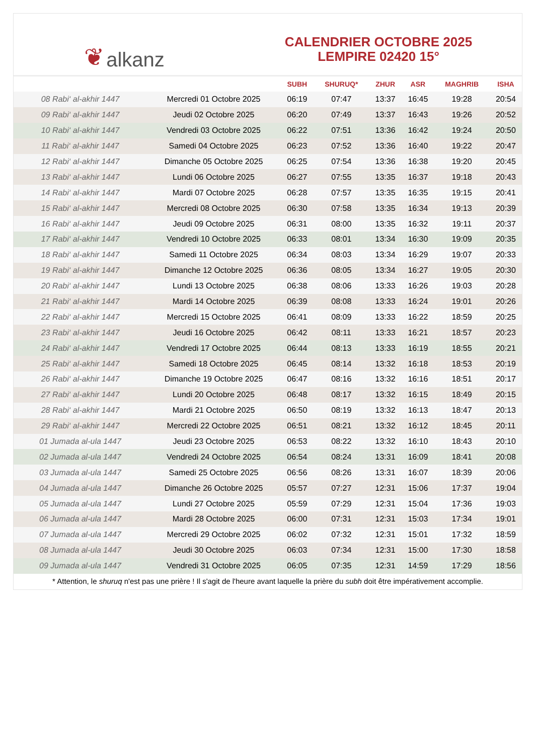❦ alkanz
CALENDRIER OCTOBRE 2025
LEMPIRE 02420 15°
| | | SUBH | SHURUQ* | ZHUR | ASR | MAGHRIB | ISHA |
| --- | --- | --- | --- | --- | --- | --- | --- |
| 08 Rabi‘ al-akhir 1447 | Mercredi 01 Octobre 2025 | 06:19 | 07:47 | 13:37 | 16:45 | 19:28 | 20:54 |
| 09 Rabi‘ al-akhir 1447 | Jeudi 02 Octobre 2025 | 06:20 | 07:49 | 13:37 | 16:43 | 19:26 | 20:52 |
| 10 Rabi‘ al-akhir 1447 | Vendredi 03 Octobre 2025 | 06:22 | 07:51 | 13:36 | 16:42 | 19:24 | 20:50 |
| 11 Rabi‘ al-akhir 1447 | Samedi 04 Octobre 2025 | 06:23 | 07:52 | 13:36 | 16:40 | 19:22 | 20:47 |
| 12 Rabi‘ al-akhir 1447 | Dimanche 05 Octobre 2025 | 06:25 | 07:54 | 13:36 | 16:38 | 19:20 | 20:45 |
| 13 Rabi‘ al-akhir 1447 | Lundi 06 Octobre 2025 | 06:27 | 07:55 | 13:35 | 16:37 | 19:18 | 20:43 |
| 14 Rabi‘ al-akhir 1447 | Mardi 07 Octobre 2025 | 06:28 | 07:57 | 13:35 | 16:35 | 19:15 | 20:41 |
| 15 Rabi‘ al-akhir 1447 | Mercredi 08 Octobre 2025 | 06:30 | 07:58 | 13:35 | 16:34 | 19:13 | 20:39 |
| 16 Rabi‘ al-akhir 1447 | Jeudi 09 Octobre 2025 | 06:31 | 08:00 | 13:35 | 16:32 | 19:11 | 20:37 |
| 17 Rabi‘ al-akhir 1447 | Vendredi 10 Octobre 2025 | 06:33 | 08:01 | 13:34 | 16:30 | 19:09 | 20:35 |
| 18 Rabi‘ al-akhir 1447 | Samedi 11 Octobre 2025 | 06:34 | 08:03 | 13:34 | 16:29 | 19:07 | 20:33 |
| 19 Rabi‘ al-akhir 1447 | Dimanche 12 Octobre 2025 | 06:36 | 08:05 | 13:34 | 16:27 | 19:05 | 20:30 |
| 20 Rabi‘ al-akhir 1447 | Lundi 13 Octobre 2025 | 06:38 | 08:06 | 13:33 | 16:26 | 19:03 | 20:28 |
| 21 Rabi‘ al-akhir 1447 | Mardi 14 Octobre 2025 | 06:39 | 08:08 | 13:33 | 16:24 | 19:01 | 20:26 |
| 22 Rabi‘ al-akhir 1447 | Mercredi 15 Octobre 2025 | 06:41 | 08:09 | 13:33 | 16:22 | 18:59 | 20:25 |
| 23 Rabi‘ al-akhir 1447 | Jeudi 16 Octobre 2025 | 06:42 | 08:11 | 13:33 | 16:21 | 18:57 | 20:23 |
| 24 Rabi‘ al-akhir 1447 | Vendredi 17 Octobre 2025 | 06:44 | 08:13 | 13:33 | 16:19 | 18:55 | 20:21 |
| 25 Rabi‘ al-akhir 1447 | Samedi 18 Octobre 2025 | 06:45 | 08:14 | 13:32 | 16:18 | 18:53 | 20:19 |
| 26 Rabi‘ al-akhir 1447 | Dimanche 19 Octobre 2025 | 06:47 | 08:16 | 13:32 | 16:16 | 18:51 | 20:17 |
| 27 Rabi‘ al-akhir 1447 | Lundi 20 Octobre 2025 | 06:48 | 08:17 | 13:32 | 16:15 | 18:49 | 20:15 |
| 28 Rabi‘ al-akhir 1447 | Mardi 21 Octobre 2025 | 06:50 | 08:19 | 13:32 | 16:13 | 18:47 | 20:13 |
| 29 Rabi‘ al-akhir 1447 | Mercredi 22 Octobre 2025 | 06:51 | 08:21 | 13:32 | 16:12 | 18:45 | 20:11 |
| 01 Jumada al-ula 1447 | Jeudi 23 Octobre 2025 | 06:53 | 08:22 | 13:32 | 16:10 | 18:43 | 20:10 |
| 02 Jumada al-ula 1447 | Vendredi 24 Octobre 2025 | 06:54 | 08:24 | 13:31 | 16:09 | 18:41 | 20:08 |
| 03 Jumada al-ula 1447 | Samedi 25 Octobre 2025 | 06:56 | 08:26 | 13:31 | 16:07 | 18:39 | 20:06 |
| 04 Jumada al-ula 1447 | Dimanche 26 Octobre 2025 | 05:57 | 07:27 | 12:31 | 15:06 | 17:37 | 19:04 |
| 05 Jumada al-ula 1447 | Lundi 27 Octobre 2025 | 05:59 | 07:29 | 12:31 | 15:04 | 17:36 | 19:03 |
| 06 Jumada al-ula 1447 | Mardi 28 Octobre 2025 | 06:00 | 07:31 | 12:31 | 15:03 | 17:34 | 19:01 |
| 07 Jumada al-ula 1447 | Mercredi 29 Octobre 2025 | 06:02 | 07:32 | 12:31 | 15:01 | 17:32 | 18:59 |
| 08 Jumada al-ula 1447 | Jeudi 30 Octobre 2025 | 06:03 | 07:34 | 12:31 | 15:00 | 17:30 | 18:58 |
| 09 Jumada al-ula 1447 | Vendredi 31 Octobre 2025 | 06:05 | 07:35 | 12:31 | 14:59 | 17:29 | 18:56 |
* Attention, le shuruq n'est pas une prière ! Il s'agit de l'heure avant laquelle la prière du subh doit être impérativement accomplie.